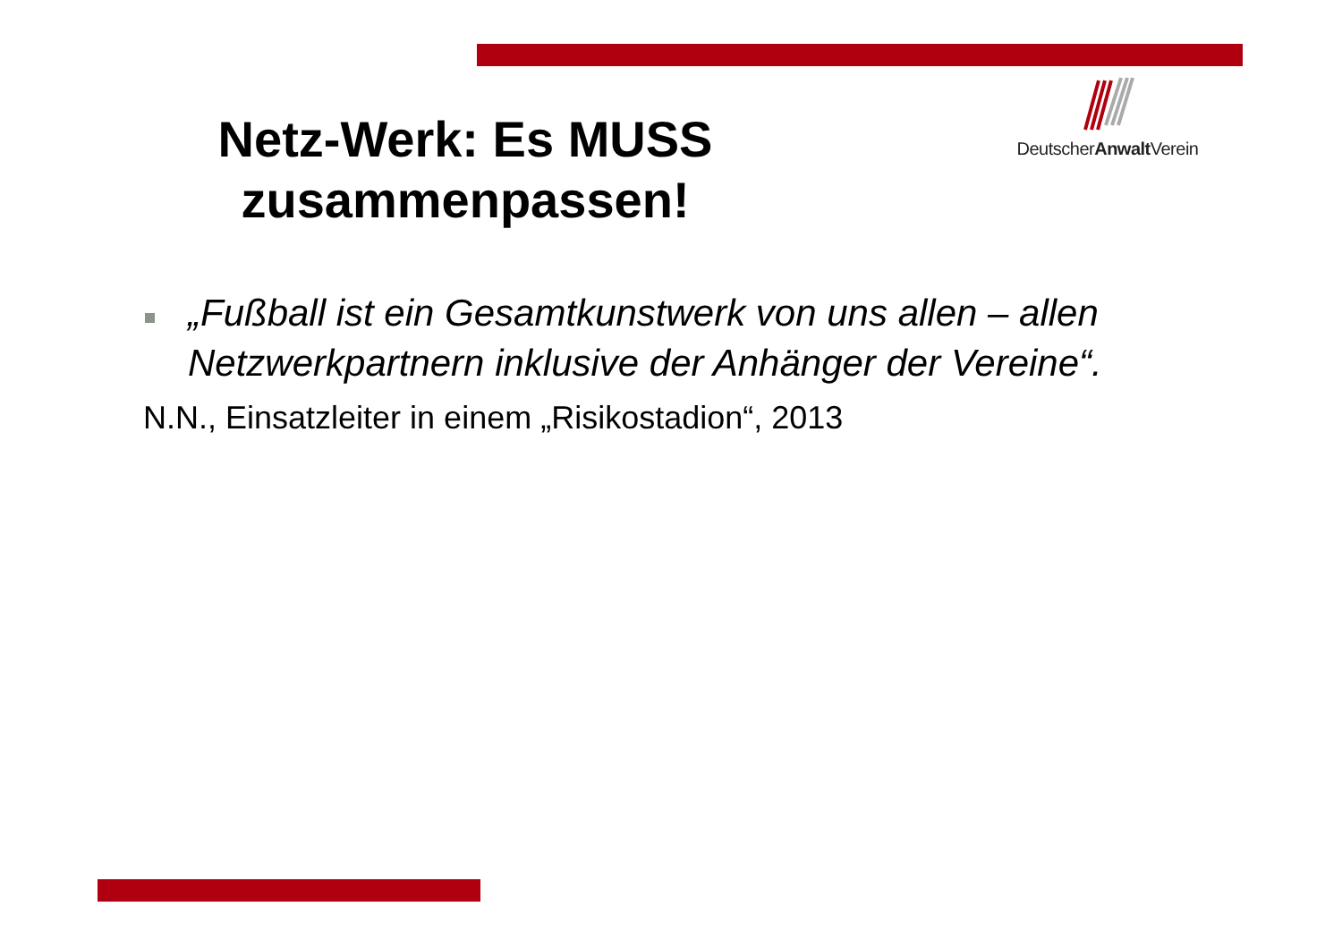DeutscherAnwalt Verein
Netz-Werk: Es MUSS zusammenpassen!
„Fußball ist ein Gesamtkunstwerk von uns allen – allen Netzwerkpartnern inklusive der Anhänger der Vereine“.
N.N., Einsatzleiter in einem „Risikostadion“, 2013